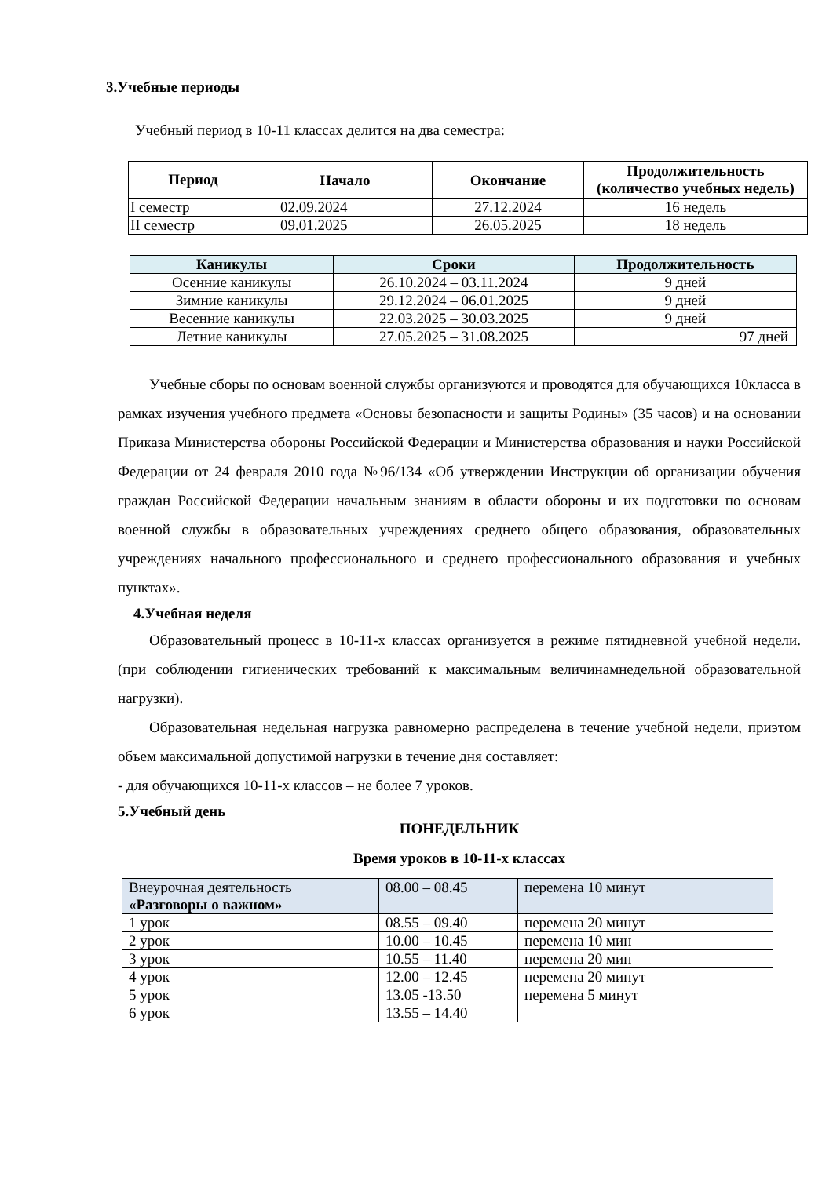3.Учебные периоды
Учебный период в 10-11 классах делится на два семестра:
| Период | | | Продолжительность (количество учебных недель) |
| --- | --- | --- | --- |
| | Начало | Окончание | |
| I семестр | 02.09.2024 | 27.12.2024 | 16 недель |
| II семестр | 09.01.2025 | 26.05.2025 | 18 недель |
| Каникулы | Сроки | Продолжительность |
| --- | --- | --- |
| Осенние каникулы | 26.10.2024 – 03.11.2024 | 9 дней |
| Зимние каникулы | 29.12.2024 – 06.01.2025 | 9 дней |
| Весенние каникулы | 22.03.2025 – 30.03.2025 | 9 дней |
| Летние каникулы | 27.05.2025 – 31.08.2025 | 97 дней |
Учебные сборы по основам военной службы организуются и проводятся для обучающихся 10класса в рамках изучения учебного предмета «Основы безопасности и защиты Родины» (35 часов) и на основании Приказа Министерства обороны Российской Федерации и Министерства образования и науки Российской Федерации от 24 февраля 2010 года №96/134 «Об утверждении Инструкции об организации обучения граждан Российской Федерации начальным знаниям в области обороны и их подготовки по основам военной службы в образовательных учреждениях среднего общего образования, образовательных учреждениях начального профессионального и среднего профессионального образования и учебных пунктах».
4.Учебная неделя
Образовательный процесс в 10-11-х классах организуется в режиме пятидневной учебной недели. (при соблюдении гигиенических требований к максимальным величинамнедельной образовательной нагрузки).
Образовательная недельная нагрузка равномерно распределена в течение учебной недели, приэтом объем максимальной допустимой нагрузки в течение дня составляет:
- для обучающихся 10-11-х классов – не более 7 уроков.
5.Учебный день
ПОНЕДЕЛЬНИК
Время уроков в 10-11-х классах
| Внеурочная деятельность «Разговоры о важном» | 08.00 – 08.45 | перемена 10 минут |
| 1 урок | 08.55 – 09.40 | перемена 20 минут |
| 2 урок | 10.00 – 10.45 | перемена 10 мин |
| 3 урок | 10.55 – 11.40 | перемена 20 мин |
| 4 урок | 12.00 – 12.45 | перемена 20 минут |
| 5 урок | 13.05 -13.50 | перемена 5 минут |
| 6 урок | 13.55 – 14.40 | |